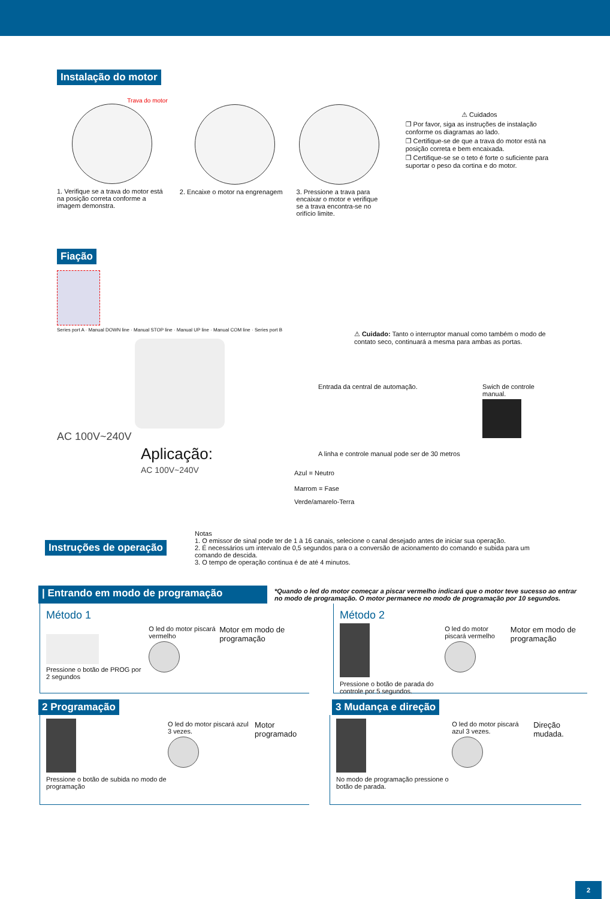Instalação do motor
Trava do motor
1. Verifique se a trava do motor está na posição correta conforme a imagem demonstra.
2. Encaixe o motor na engrenagem
3. Pressione a trava para encaixar o motor e verifique se a trava encontra-se no orifício limite.
⚠ Cuidados
❐ Por favor, siga as instruções de instalação conforme os diagramas ao lado.
❐ Certifique-se de que a trava do motor está na posição correta e bem encaixada.
❐ Certifique-se se o teto é forte o suficiente para suportar o peso da cortina e do motor.
Fiação
Series port A · Manual DOWN line · Manual STOP line · Manual UP line · Manual COM line · Series port B
AC 100V~240V
Aplicação:
AC 100V~240V
⚠ Cuidado: Tanto o interruptor manual como também o modo de contato seco, continuará a mesma para ambas as portas.
Entrada da central de automação. Swich de controle manual.
A linha e controle manual pode ser de 30 metros
Azul = Neutro
Marrom = Fase
Verde/amarelo-Terra
Instruções de operação
Notas
1. O emissor de sinal pode ter de 1 à 16 canais, selecione o canal desejado antes de iniciar sua operação.
2. É necessários um intervalo de 0,5 segundos para o a conversão de acionamento do comando e subida para um comando de descida.
3. O tempo de operação continua é de até 4 minutos.
| Entrando em modo de programação
*Quando o led do motor começar a piscar vermelho indicará que o motor teve sucesso ao entrar no modo de programação. O motor permanece no modo de programação por 10 segundos.
Método 1
Pressione o botão de PROG por 2 segundos
O led do motor piscará vermelho
Motor em modo de programação
Método 2
Pressione o botão de parada do controle por 5 segundos.
O led do motor piscará vermelho
Motor em modo de programação
2 Programação 3 Mudança e direção
Pressione o botão de subida no modo de programação
O led do motor piscará azul 3 vezes.
Motor programado
No modo de programação pressione o botão de parada.
O led do motor piscará azul 3 vezes.
Direção mudada.
2